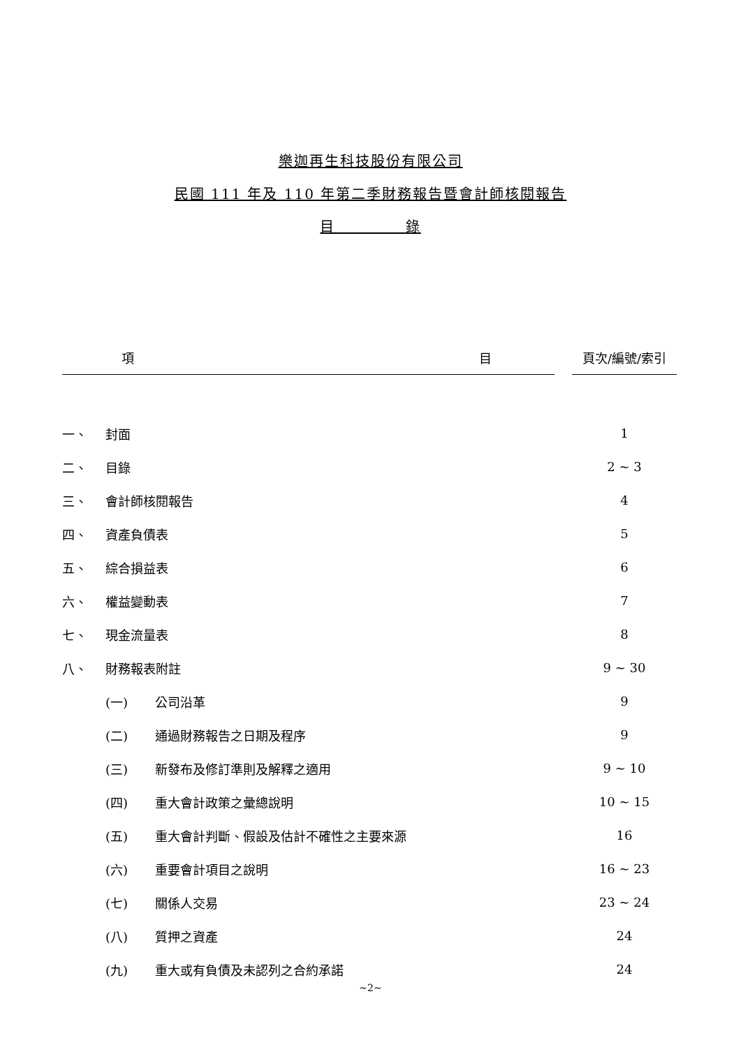樂迦再生科技股份有限公司
民國 111 年及 110 年第二季財務報告暨會計師核閱報告
目 錄
| 項 目 | | | 頁次/編號/索引 |
| 一、 | 封面 | | 1 |
| 二、 | 目錄 | | 2 ~ 3 |
| 三、 | 會計師核閱報告 | | 4 |
| 四、 | 資產負債表 | | 5 |
| 五、 | 綜合損益表 | | 6 |
| 六、 | 權益變動表 | | 7 |
| 七、 | 現金流量表 | | 8 |
| 八、 | 財務報表附註 | | 9 ~ 30 |
| | (一) 公司沿革 | | 9 |
| | (二) 通過財務報告之日期及程序 | | 9 |
| | (三) 新發布及修訂準則及解釋之適用 | | 9 ~ 10 |
| | (四) 重大會計政策之彙總說明 | | 10 ~ 15 |
| | (五) 重大會計判斷、假設及估計不確性之主要來源 | | 16 |
| | (六) 重要會計項目之說明 | | 16 ~ 23 |
| | (七) 關係人交易 | | 23 ~ 24 |
| | (八) 質押之資產 | | 24 |
| | (九) 重大或有負債及未認列之合約承諾 | | 24 |
~2~